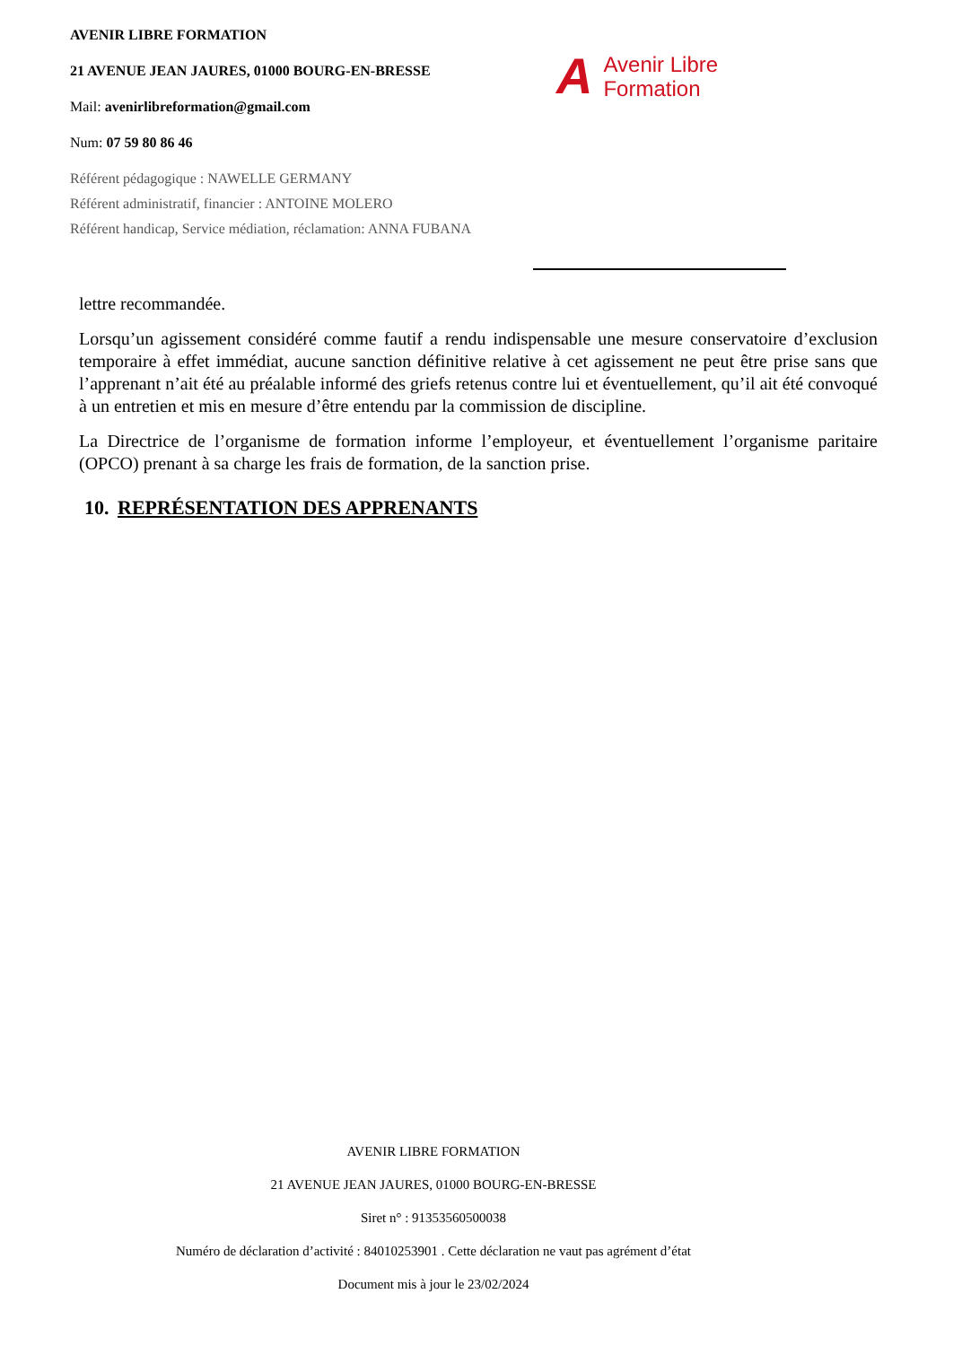AVENIR LIBRE FORMATION
21 AVENUE JEAN JAURES, 01000 BOURG-EN-BRESSE
Mail: avenirlibreformation@gmail.com
Num: 07 59 80 86 46
Référent pédagogique : NAWELLE GERMANY
Référent administratif, financier : ANTOINE MOLERO
Référent handicap, Service médiation, réclamation: ANNA FUBANA
A Avenir Libre
Formation
lettre recommandée.
Lorsqu’un agissement considéré comme fautif a rendu indispensable une mesure conservatoire d’exclusion temporaire à effet immédiat, aucune sanction définitive relative à cet agissement ne peut être prise sans que l’apprenant n’ait été au préalable informé des griefs retenus contre lui et éventuellement, qu’il ait été convoqué à un entretien et mis en mesure d’être entendu par la commission de discipline.
La Directrice de l’organisme de formation informe l’employeur, et éventuellement l’organisme paritaire (OPCO) prenant à sa charge les frais de formation, de la sanction prise.
10. REPRÉSENTATION DES APPRENANTS
AVENIR LIBRE FORMATION
21 AVENUE JEAN JAURES, 01000 BOURG-EN-BRESSE
Siret n° : 91353560500038
Numéro de déclaration d’activité : 84010253901 . Cette déclaration ne vaut pas agrément d’état
Document mis à jour le 23/02/2024